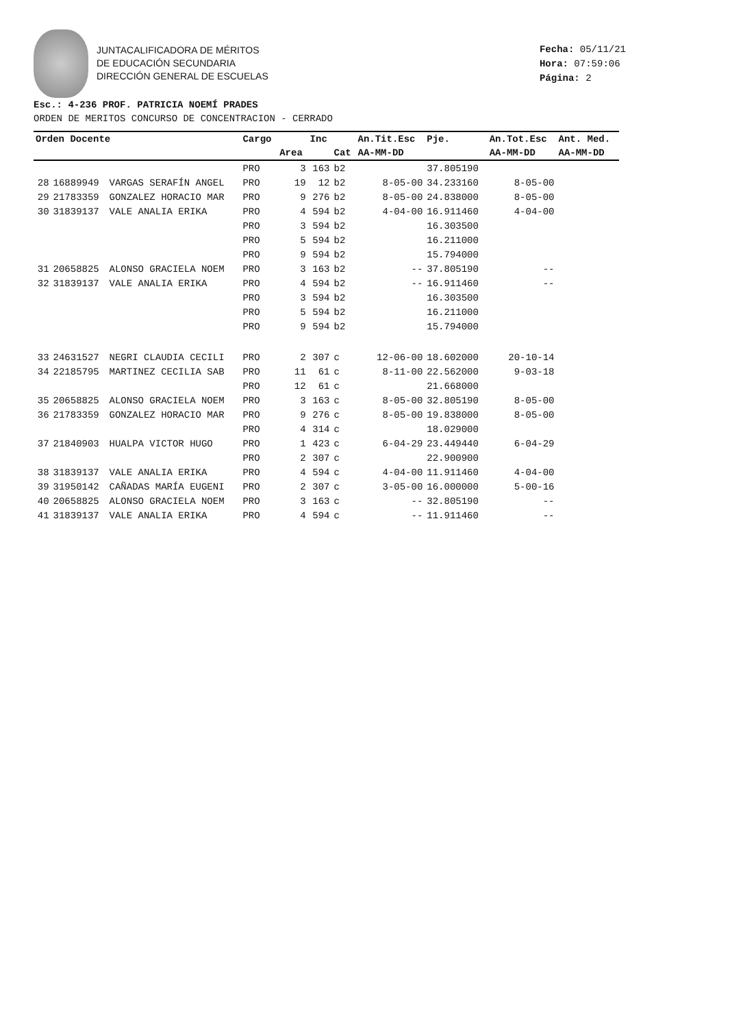JUNTACALIFICADORA DE MÉRITOS
DE EDUCACIÓN SECUNDARIA
DIRECCIÓN GENERAL DE ESCUELAS
Fecha: 05/11/21
Hora: 07:59:06
Página: 2
Esc.: 4-236 PROF. PATRICIA NOEMÍ PRADES
ORDEN DE MERITOS CONCURSO DE CONCENTRACION - CERRADO
| Orden Docente | | | Cargo | | Inc | | An.Tit.Esc | Pje. | An.Tot.Esc | Ant. Med. |
| --- | --- | --- | --- | --- | --- | --- | --- | --- | --- | --- |
| | | | | Area | | Cat | AA-MM-DD | | AA-MM-DD | AA-MM-DD |
| | | | PRO | 3 | 163 | b2 | | 37.805190 | | |
| 28 | 16889949 | VARGAS SERAFÍN ANGEL | PRO | 19 | 12 | b2 | 8-05-00 | 34.233160 | 8-05-00 | |
| 29 | 21783359 | GONZALEZ HORACIO MAR | PRO | 9 | 276 | b2 | 8-05-00 | 24.838000 | 8-05-00 | |
| 30 | 31839137 | VALE ANALIA ERIKA | PRO | 4 | 594 | b2 | 4-04-00 | 16.911460 | 4-04-00 | |
| | | | PRO | 3 | 594 | b2 | | 16.303500 | | |
| | | | PRO | 5 | 594 | b2 | | 16.211000 | | |
| | | | PRO | 9 | 594 | b2 | | 15.794000 | | |
| 31 | 20658825 | ALONSO GRACIELA NOEM | PRO | 3 | 163 | b2 | -- | 37.805190 | -- | |
| 32 | 31839137 | VALE ANALIA ERIKA | PRO | 4 | 594 | b2 | -- | 16.911460 | -- | |
| | | | PRO | 3 | 594 | b2 | | 16.303500 | | |
| | | | PRO | 5 | 594 | b2 | | 16.211000 | | |
| | | | PRO | 9 | 594 | b2 | | 15.794000 | | |
| 33 | 24631527 | NEGRI CLAUDIA CECILI | PRO | 2 | 307 | c | 12-06-00 | 18.602000 | 20-10-14 | |
| 34 | 22185795 | MARTINEZ CECILIA SAB | PRO | 11 | 61 | c | 8-11-00 | 22.562000 | 9-03-18 | |
| | | | PRO | 12 | 61 | c | | 21.668000 | | |
| 35 | 20658825 | ALONSO GRACIELA NOEM | PRO | 3 | 163 | c | 8-05-00 | 32.805190 | 8-05-00 | |
| 36 | 21783359 | GONZALEZ HORACIO MAR | PRO | 9 | 276 | c | 8-05-00 | 19.838000 | 8-05-00 | |
| | | | PRO | 4 | 314 | c | | 18.029000 | | |
| 37 | 21840903 | HUALPA VICTOR HUGO | PRO | 1 | 423 | c | 6-04-29 | 23.449440 | 6-04-29 | |
| | | | PRO | 2 | 307 | c | | 22.900900 | | |
| 38 | 31839137 | VALE ANALIA ERIKA | PRO | 4 | 594 | c | 4-04-00 | 11.911460 | 4-04-00 | |
| 39 | 31950142 | CAÑADAS MARÍA EUGENI | PRO | 2 | 307 | c | 3-05-00 | 16.000000 | 5-00-16 | |
| 40 | 20658825 | ALONSO GRACIELA NOEM | PRO | 3 | 163 | c | -- | 32.805190 | -- | |
| 41 | 31839137 | VALE ANALIA ERIKA | PRO | 4 | 594 | c | -- | 11.911460 | -- | |